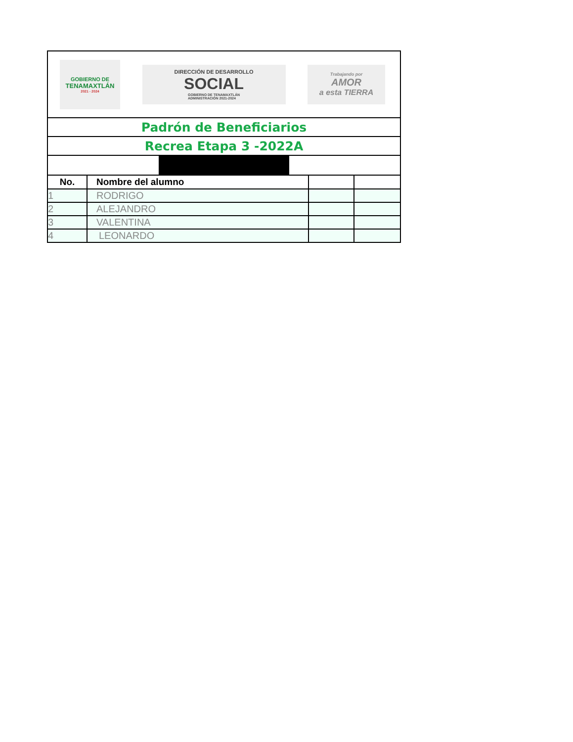| GOBIERNO DE TENAMAXTLÁN 2021 - 2024 DIRECCIÓN DE DESARROLLO SOCIAL GOBIERNO DE TENAMAXTLÁN ADMINISTRACIÓN 2021-2024 Trabajando por AMOR a esta TIERRA | | | |
| Padrón de Beneficiarios | | | |
| Recrea Etapa 3 -2022A | | | |
| No. | Nombre del alumno | | |
| 1 | RODRIGO | | |
| 2 | ALEJANDRO | | |
| 3 | VALENTINA | | |
| 4 | LEONARDO | | |